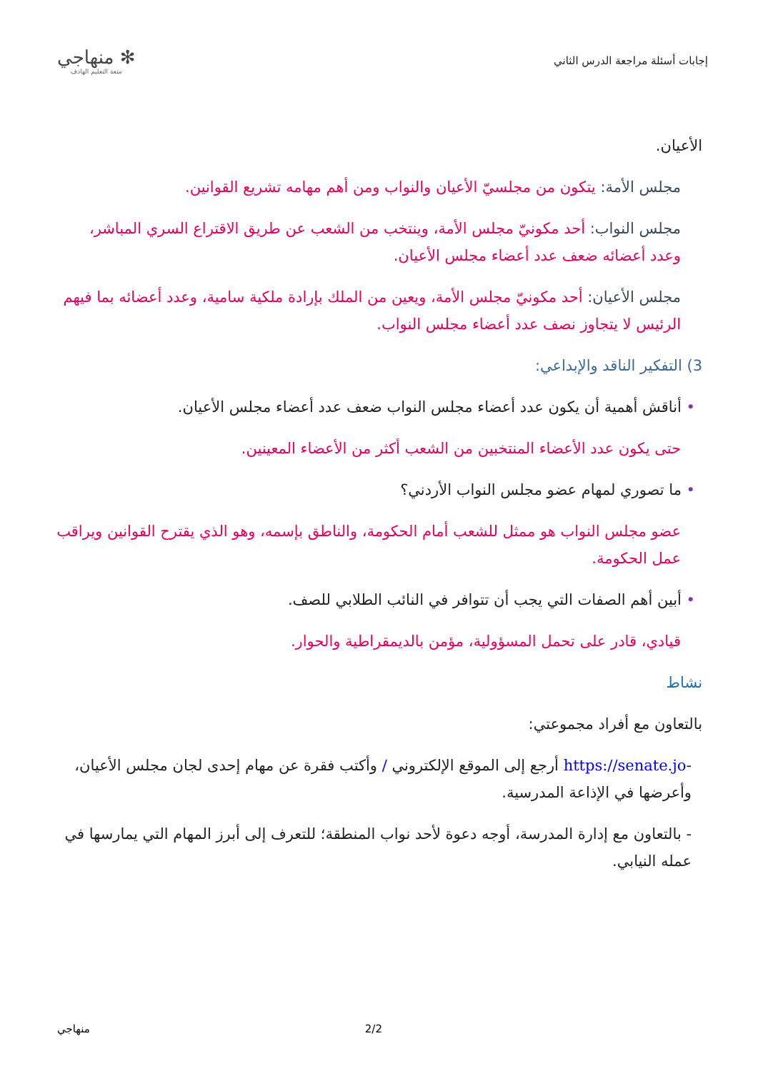إجابات أسئلة مراجعة الدرس الثاني
✻ منهاجي
متعة التعليم الهادف
الأعيان.
مجلس الأمة: يتكون من مجلسيّ الأعيان والنواب ومن أهم مهامه تشريع القوانين.
مجلس النواب: أحد مكونيّ مجلس الأمة، وينتخب من الشعب عن طريق الاقتراع السري المباشر، وعدد أعضائه ضعف عدد أعضاء مجلس الأعيان.
مجلس الأعيان: أحد مكونيّ مجلس الأمة، ويعين من الملك بإرادة ملكية سامية، وعدد أعضائه بما فيهم الرئيس لا يتجاوز نصف عدد أعضاء مجلس النواب.
3) التفكير الناقد والإبداعي:
• أناقش أهمية أن يكون عدد أعضاء مجلس النواب ضعف عدد أعضاء مجلس الأعيان.
حتى يكون عدد الأعضاء المنتخبين من الشعب أكثر من الأعضاء المعينين.
• ما تصوري لمهام عضو مجلس النواب الأردني؟
عضو مجلس النواب هو ممثل للشعب أمام الحكومة، والناطق بإسمه، وهو الذي يقترح القوانين ويراقب عمل الحكومة.
• أبين أهم الصفات التي يجب أن تتوافر في النائب الطلابي للصف.
قيادي، قادر على تحمل المسؤولية، مؤمن بالديمقراطية والحوار.
نشاط
بالتعاون مع أفراد مجموعتي:
-https://senate.jo أرجع إلى الموقع الإلكتروني / وأكتب فقرة عن مهام إحدى لجان مجلس الأعيان، وأعرضها في الإذاعة المدرسية.
- بالتعاون مع إدارة المدرسة، أوجه دعوة لأحد نواب المنطقة؛ للتعرف إلى أبرز المهام التي يمارسها في عمله النيابي.
منهاجي 2/2